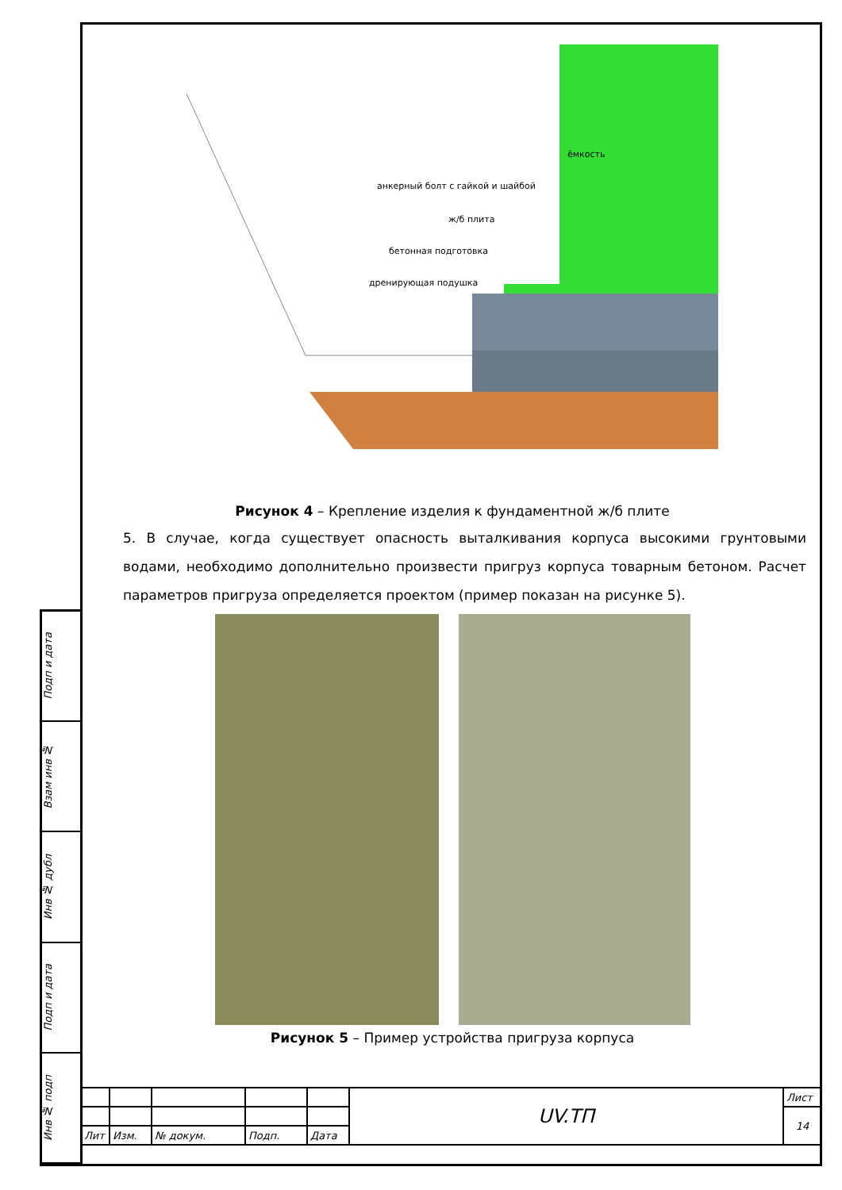Подп и дата
Взам инв №
Инв № дубл
Подп и дата
Инв № подп
ёмкость
анкерный болт с гайкой и шайбой
ж/б плита
бетонная подготовка
дренирующая подушка
Рисунок 4 – Крепление изделия к фундаментной ж/б плите
5. В случае, когда существует опасность выталкивания корпуса высокими грунтовыми водами, необходимо дополнительно произвести пригруз корпуса товарным бетоном. Расчет параметров пригруза определяется проектом (пример показан на рисунке 5).
Рисунок 5 – Пример устройства пригруза корпуса
| | | | | | UV.ТП | Лист |
| | | | | | | 14 |
| Лит | Изм. | № докум. | Подп. | Дата | | |